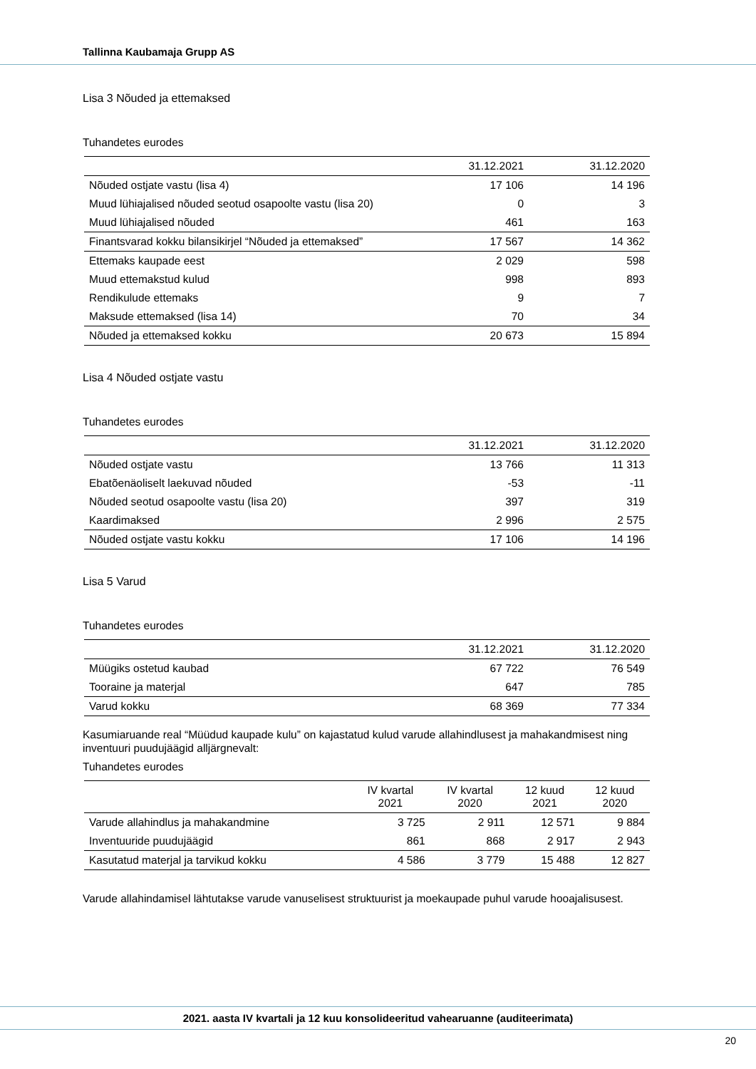Tallinna Kaubamaja Grupp AS
Lisa 3 Nõuded ja ettemaksed
Tuhandetes eurodes
| | 31.12.2021 | 31.12.2020 |
| --- | --- | --- |
| Nõuded ostjate vastu (lisa 4) | 17 106 | 14 196 |
| Muud lühiajalised nõuded seotud osapoolte vastu (lisa 20) | 0 | 3 |
| Muud lühiajalised nõuded | 461 | 163 |
| Finantsvarad kokku bilansikirjel “Nõuded ja ettemaksed” | 17 567 | 14 362 |
| Ettemaks kaupade eest | 2 029 | 598 |
| Muud ettemakstud kulud | 998 | 893 |
| Rendikulude ettemaks | 9 | 7 |
| Maksude ettemaksed (lisa 14) | 70 | 34 |
| Nõuded ja ettemaksed kokku | 20 673 | 15 894 |
Lisa 4 Nõuded ostjate vastu
Tuhandetes eurodes
| | 31.12.2021 | 31.12.2020 |
| --- | --- | --- |
| Nõuded ostjate vastu | 13 766 | 11 313 |
| Ebatõenäoliselt laekuvad nõuded | -53 | -11 |
| Nõuded seotud osapoolte vastu (lisa 20) | 397 | 319 |
| Kaardimaksed | 2 996 | 2 575 |
| Nõuded ostjate vastu kokku | 17 106 | 14 196 |
Lisa 5 Varud
Tuhandetes eurodes
| | 31.12.2021 | 31.12.2020 |
| --- | --- | --- |
| Müügiks ostetud kaubad | 67 722 | 76 549 |
| Tooraine ja materjal | 647 | 785 |
| Varud kokku | 68 369 | 77 334 |
Kasumiaruande real “Müüdud kaupade kulu” on kajastatud kulud varude allahindlusest ja mahakandmisest ning inventuuri puudujäägid alljärgnevalt:
Tuhandetes eurodes
| | IV kvartal 2021 | IV kvartal 2020 | 12 kuud 2021 | 12 kuud 2020 |
| --- | --- | --- | --- | --- |
| Varude allahindlus ja mahakandmine | 3 725 | 2 911 | 12 571 | 9 884 |
| Inventuuride puudujäägid | 861 | 868 | 2 917 | 2 943 |
| Kasutatud materjal ja tarvikud kokku | 4 586 | 3 779 | 15 488 | 12 827 |
Varude allahindamisel lähtutakse varude vanuselisest struktuurist ja moekaupade puhul varude hooajalisu­sest.
2021. aasta IV kvartali ja 12 kuu konsolideeritud vahearuanne (auditeerimata)
20